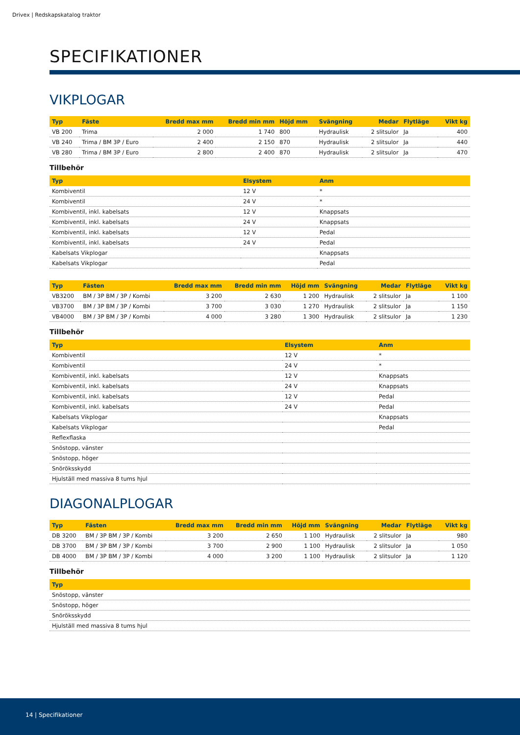Drivex | Redskapskatalog traktor
SPECIFIKATIONER
VIKPLOGAR
| Typ | Fäste | Bredd max mm | Bredd min mm | Höjd mm | Svängning | Medar | Flytläge | Vikt kg |
| --- | --- | --- | --- | --- | --- | --- | --- | --- |
| VB 200 | Trima | 2 000 | 1 740 | 800 | Hydraulisk | 2 slitsulor | Ja | 400 |
| VB 240 | Trima / BM 3P / Euro | 2 400 | 2 150 | 870 | Hydraulisk | 2 slitsulor | Ja | 440 |
| VB 280 | Trima / BM 3P / Euro | 2 800 | 2 400 | 870 | Hydraulisk | 2 slitsulor | Ja | 470 |
Tillbehör
| Typ | Elsystem | Anm |
| --- | --- | --- |
| Kombiventil | 12 V | * |
| Kombiventil | 24 V | * |
| Kombiventil, inkl. kabelsats | 12 V | Knappsats |
| Kombiventil, inkl. kabelsats | 24 V | Knappsats |
| Kombiventil, inkl. kabelsats | 12 V | Pedal |
| Kombiventil, inkl. kabelsats | 24 V | Pedal |
| Kabelsats Vikplogar | | Knappsats |
| Kabelsats Vikplogar | | Pedal |
| Typ | Fästen | Bredd max mm | Bredd min mm | Höjd mm | Svängning | Medar | Flytläge | Vikt kg |
| --- | --- | --- | --- | --- | --- | --- | --- | --- |
| VB3200 | BM / 3P BM / 3P / Kombi | 3 200 | 2 630 | 1 200 | Hydraulisk | 2 slitsulor | Ja | 1 100 |
| VB3700 | BM / 3P BM / 3P / Kombi | 3 700 | 3 030 | 1 270 | Hydraulisk | 2 slitsulor | Ja | 1 150 |
| VB4000 | BM / 3P BM / 3P / Kombi | 4 000 | 3 280 | 1 300 | Hydraulisk | 2 slitsulor | Ja | 1 230 |
Tillbehör
| Typ | Elsystem | Anm |
| --- | --- | --- |
| Kombiventil | 12 V | * |
| Kombiventil | 24 V | * |
| Kombiventil, inkl. kabelsats | 12 V | Knappsats |
| Kombiventil, inkl. kabelsats | 24 V | Knappsats |
| Kombiventil, inkl. kabelsats | 12 V | Pedal |
| Kombiventil, inkl. kabelsats | 24 V | Pedal |
| Kabelsats Vikplogar | | Knappsats |
| Kabelsats Vikplogar | | Pedal |
| Reflexflaska | | |
| Snöstopp, vänster | | |
| Snöstopp, höger | | |
| Snöröksskydd | | |
| Hjulställ med massiva 8 tums hjul | | |
DIAGONALPLOGAR
| Typ | Fästen | Bredd max mm | Bredd min mm | Höjd mm | Svängning | Medar | Flytläge | Vikt kg |
| --- | --- | --- | --- | --- | --- | --- | --- | --- |
| DB 3200 | BM / 3P BM / 3P / Kombi | 3 200 | 2 650 | 1 100 | Hydraulisk | 2 slitsulor | Ja | 980 |
| DB 3700 | BM / 3P BM / 3P / Kombi | 3 700 | 2 900 | 1 100 | Hydraulisk | 2 slitsulor | Ja | 1 050 |
| DB 4000 | BM / 3P BM / 3P / Kombi | 4 000 | 3 200 | 1 100 | Hydraulisk | 2 slitsulor | Ja | 1 120 |
Tillbehör
| Typ |
| --- |
| Snöstopp, vänster |
| Snöstopp, höger |
| Snöröksskydd |
| Hjulställ med massiva 8 tums hjul |
14 | Specifikationer